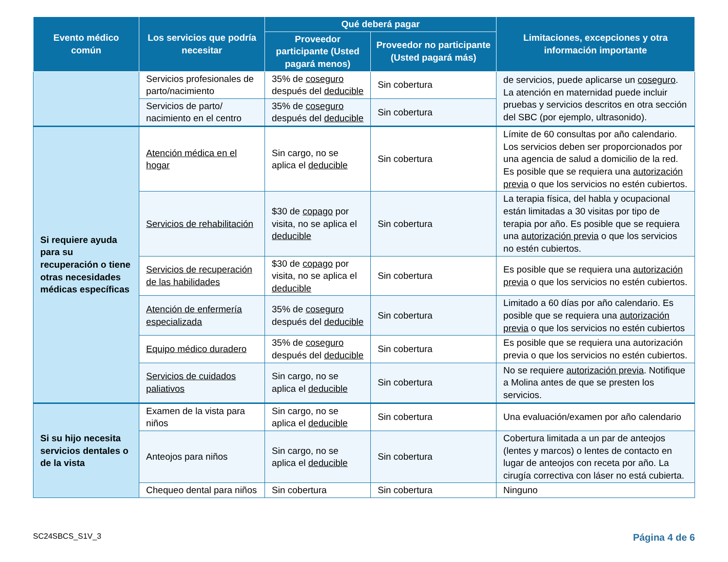| Evento médico común | Los servicios que podría necesitar | Qué deberá pagar | | Limitaciones, excepciones y otra información importante |
| --- | --- | --- | --- | --- |
| | | Proveedor participante (Usted pagará menos) | Proveedor no participante (Usted pagará más) | |
| | Servicios profesionales de parto/nacimiento | 35% de coseguro después del deducible | Sin cobertura | de servicios, puede aplicarse un coseguro . La atención en maternidad puede incluir pruebas y servicios descritos en otra sección del SBC (por ejemplo, ultrasonido). |
| | Servicios de parto/ nacimiento en el centro | 35% de coseguro después del deducible | Sin cobertura | |
| Si requiere ayuda para su recuperación o tiene otras necesidades médicas específicas | Atención médica en el hogar | Sin cargo, no se aplica el deducible | Sin cobertura | Límite de 60 consultas por año calendario. Los servicios deben ser proporcionados por una agencia de salud a domicilio de la red. Es posible que se requiera una autorización previa o que los servicios no estén cubiertos. |
| | Servicios de rehabilitación | $30 de copago por visita, no se aplica el deducible | Sin cobertura | La terapia física, del habla y ocupacional están limitadas a 30 visitas por tipo de terapia por año. Es posible que se requiera una autorización previa o que los servicios no estén cubiertos. |
| | Servicios de recuperación de las habilidades | $30 de copago por visita, no se aplica el deducible | Sin cobertura | Es posible que se requiera una autorización previa o que los servicios no estén cubiertos. |
| | Atención de enfermería especializada | 35% de coseguro después del deducible | Sin cobertura | Limitado a 60 días por año calendario. Es posible que se requiera una autorización previa o que los servicios no estén cubiertos |
| | Equipo médico duradero | 35% de coseguro después del deducible | Sin cobertura | Es posible que se requiera una autorización previa o que los servicios no estén cubiertos. |
| | Servicios de cuidados paliativos | Sin cargo, no se aplica el deducible | Sin cobertura | No se requiere autorización previa . Notifique a Molina antes de que se presten los servicios. |
| Si su hijo necesita servicios dentales o de la vista | Examen de la vista para niños | Sin cargo, no se aplica el deducible | Sin cobertura | Una evaluación/examen por año calendario |
| | Anteojos para niños | Sin cargo, no se aplica el deducible | Sin cobertura | Cobertura limitada a un par de anteojos (lentes y marcos) o lentes de contacto en lugar de anteojos con receta por año. La cirugía correctiva con láser no está cubierta. |
| | Chequeo dental para niños | Sin cobertura | Sin cobertura | Ninguno |
SC24SBCS_S1V_3 Página 4 de 6